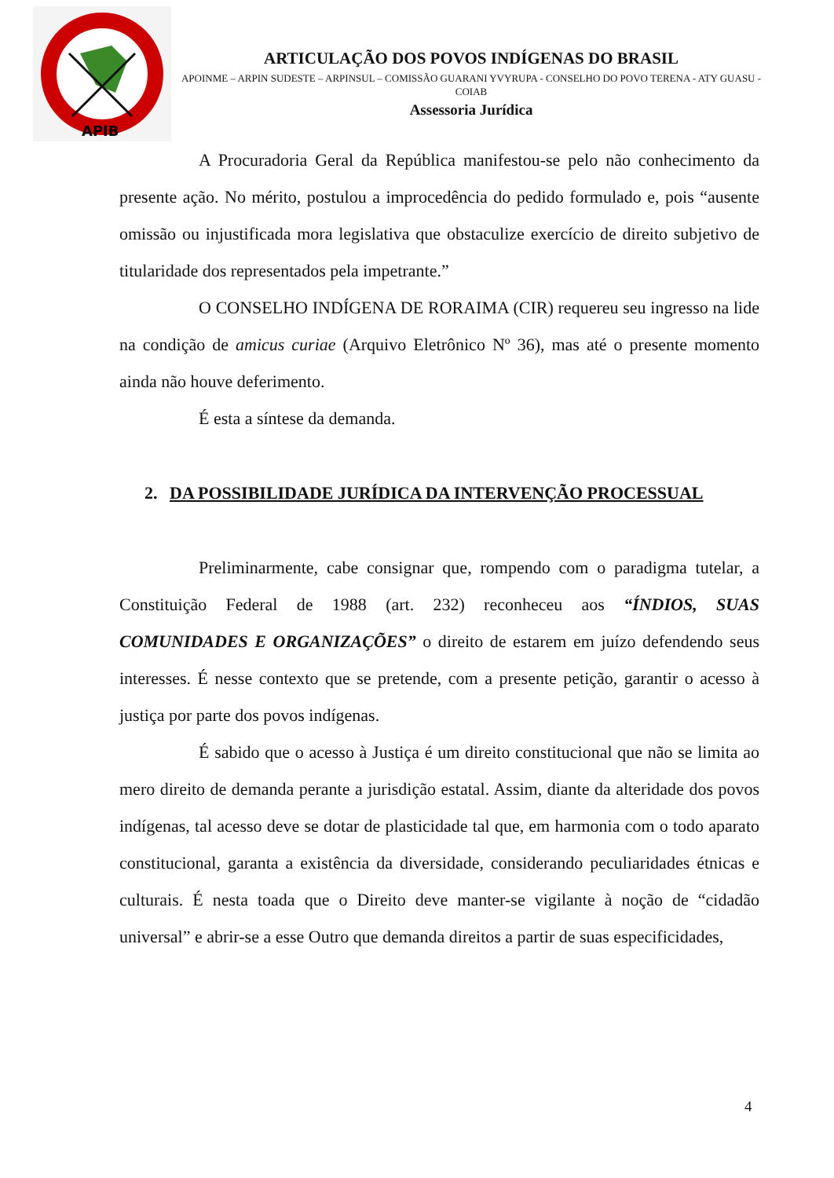APIB
ARTICULAÇÃO DOS POVOS INDÍGENAS DO BRASIL
APOINME – ARPIN SUDESTE – ARPINSUL – COMISSÃO GUARANI YVYRUPA - CONSELHO DO POVO TERENA - ATY GUASU - COIAB
Assessoria Jurídica
A Procuradoria Geral da República manifestou-se pelo não conhecimento da presente ação. No mérito, postulou a improcedência do pedido formulado e, pois “ausente omissão ou injustificada mora legislativa que obstaculize exercício de direito subjetivo de titularidade dos representados pela impetrante.”
O CONSELHO INDÍGENA DE RORAIMA (CIR) requereu seu ingresso na lide na condição de amicus curiae (Arquivo Eletrônico Nº 36), mas até o presente momento ainda não houve deferimento.
É esta a síntese da demanda.
2. DA POSSIBILIDADE JURÍDICA DA INTERVENÇÃO PROCESSUAL
Preliminarmente, cabe consignar que, rompendo com o paradigma tutelar, a Constituição Federal de 1988 (art. 232) reconheceu aos “ÍNDIOS, SUAS COMUNIDADES E ORGANIZAÇÕES” o direito de estarem em juízo defendendo seus interesses. É nesse contexto que se pretende, com a presente petição, garantir o acesso à justiça por parte dos povos indígenas.
É sabido que o acesso à Justiça é um direito constitucional que não se limita ao mero direito de demanda perante a jurisdição estatal. Assim, diante da alteridade dos povos indígenas, tal acesso deve se dotar de plasticidade tal que, em harmonia com o todo aparato constitucional, garanta a existência da diversidade, considerando peculiaridades étnicas e culturais. É nesta toada que o Direito deve manter-se vigilante à noção de “cidadão universal” e abrir-se a esse Outro que demanda direitos a partir de suas especificidades,
4